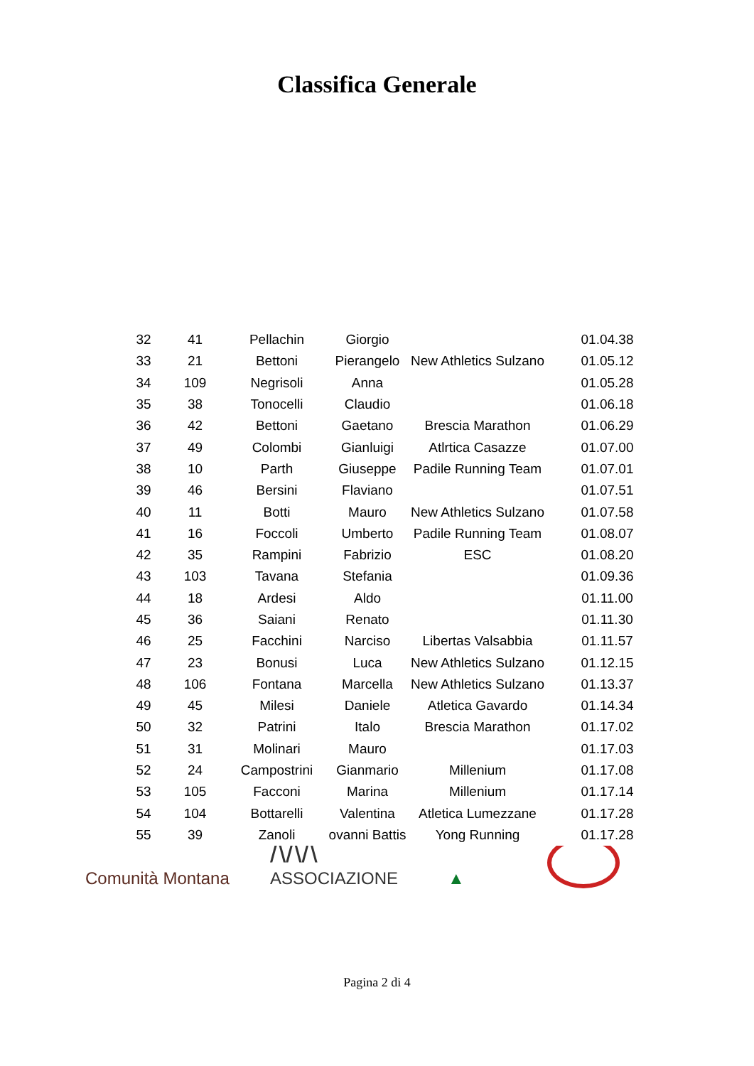Classifica Generale
| 32 | 41 | Pellachin | Giorgio | | 01.04.38 |
| 33 | 21 | Bettoni | Pierangelo | New Athletics Sulzano | 01.05.12 |
| 34 | 109 | Negrisoli | Anna | | 01.05.28 |
| 35 | 38 | Tonocelli | Claudio | | 01.06.18 |
| 36 | 42 | Bettoni | Gaetano | Brescia Marathon | 01.06.29 |
| 37 | 49 | Colombi | Gianluigi | Atlrtica Casazze | 01.07.00 |
| 38 | 10 | Parth | Giuseppe | Padile Running Team | 01.07.01 |
| 39 | 46 | Bersini | Flaviano | | 01.07.51 |
| 40 | 11 | Botti | Mauro | New Athletics Sulzano | 01.07.58 |
| 41 | 16 | Foccoli | Umberto | Padile Running Team | 01.08.07 |
| 42 | 35 | Rampini | Fabrizio | ESC | 01.08.20 |
| 43 | 103 | Tavana | Stefania | | 01.09.36 |
| 44 | 18 | Ardesi | Aldo | | 01.11.00 |
| 45 | 36 | Saiani | Renato | | 01.11.30 |
| 46 | 25 | Facchini | Narciso | Libertas Valsabbia | 01.11.57 |
| 47 | 23 | Bonusi | Luca | New Athletics Sulzano | 01.12.15 |
| 48 | 106 | Fontana | Marcella | New Athletics Sulzano | 01.13.37 |
| 49 | 45 | Milesi | Daniele | Atletica Gavardo | 01.14.34 |
| 50 | 32 | Patrini | Italo | Brescia Marathon | 01.17.02 |
| 51 | 31 | Molinari | Mauro | | 01.17.03 |
| 52 | 24 | Campostrini | Gianmario | Millenium | 01.17.08 |
| 53 | 105 | Facconi | Marina | Millenium | 01.17.14 |
| 54 | 104 | Bottarelli | Valentina | Atletica Lumezzane | 01.17.28 |
| 55 | 39 | Zanoli | ovanni Battis | Yong Running | 01.17.28 |
Comunità Montana
/\/\/\ ASSOCIAZIONE
▲
Pagina 2 di 4